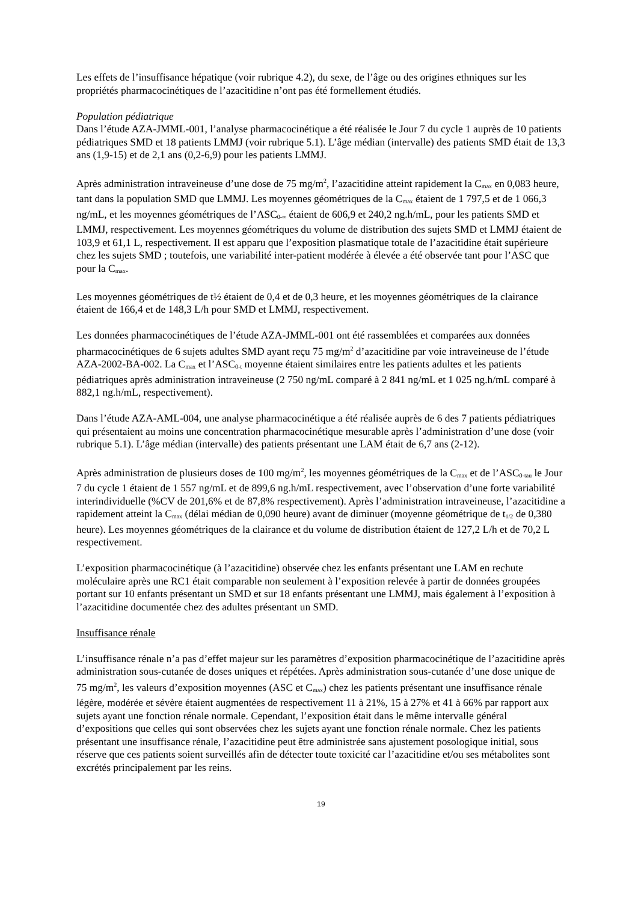Les effets de l’insuffisance hépatique (voir rubrique 4.2), du sexe, de l’âge ou des origines ethniques sur les propriétés pharmacocinétiques de l’azacitidine n’ont pas été formellement étudiés.
Population pédiatrique
Dans l’étude AZA-JMML-001, l’analyse pharmacocinétique a été réalisée le Jour 7 du cycle 1 auprès de 10 patients pédiatriques SMD et 18 patients LMMJ (voir rubrique 5.1). L’âge médian (intervalle) des patients SMD était de 13,3 ans (1,9-15) et de 2,1 ans (0,2-6,9) pour les patients LMMJ.
Après administration intraveineuse d’une dose de 75 mg/m<sup>2</sup>, l’azacitidine atteint rapidement la C<sub>max</sub> en 0,083 heure, tant dans la population SMD que LMMJ. Les moyennes géométriques de la C<sub>max</sub> étaient de 1 797,5 et de 1 066,3 ng/mL, et les moyennes géométriques de l’ASC<sub>0-∞</sub> étaient de 606,9 et 240,2 ng.h/mL, pour les patients SMD et LMMJ, respectivement. Les moyennes géométriques du volume de distribution des sujets SMD et LMMJ étaient de 103,9 et 61,1 L, respectivement. Il est apparu que l’exposition plasmatique totale de l’azacitidine était supérieure chez les sujets SMD ; toutefois, une variabilité inter-patient modérée à élevée a été observée tant pour l’ASC que pour la C<sub>max</sub>.
Les moyennes géométriques de t½ étaient de 0,4 et de 0,3 heure, et les moyennes géométriques de la clairance étaient de 166,4 et de 148,3 L/h pour SMD et LMMJ, respectivement.
Les données pharmacocinétiques de l’étude AZA-JMML-001 ont été rassemblées et comparées aux données pharmacocinétiques de 6 sujets adultes SMD ayant reçu 75 mg/m<sup>2</sup> d’azacitidine par voie intraveineuse de l’étude AZA-2002-BA-002. La C<sub>max</sub> et l’ASC<sub>0-t</sub> moyenne étaient similaires entre les patients adultes et les patients pédiatriques après administration intraveineuse (2 750 ng/mL comparé à 2 841 ng/mL et 1 025 ng.h/mL comparé à 882,1 ng.h/mL, respectivement).
Dans l’étude AZA-AML-004, une analyse pharmacocinétique a été réalisée auprès de 6 des 7 patients pédiatriques qui présentaient au moins une concentration pharmacocinétique mesurable après l’administration d’une dose (voir rubrique 5.1). L’âge médian (intervalle) des patients présentant une LAM était de 6,7 ans (2-12).
Après administration de plusieurs doses de 100 mg/m<sup>2</sup>, les moyennes géométriques de la C<sub>max</sub> et de l’ASC<sub>0-tau</sub> le Jour 7 du cycle 1 étaient de 1 557 ng/mL et de 899,6 ng.h/mL respectivement, avec l’observation d’une forte variabilité interindividuelle (%CV de 201,6% et de 87,8% respectivement). Après l’administration intraveineuse, l’azacitidine a rapidement atteint la C<sub>max</sub> (délai médian de 0,090 heure) avant de diminuer (moyenne géométrique de t<sub>1/2</sub> de 0,380 heure). Les moyennes géométriques de la clairance et du volume de distribution étaient de 127,2 L/h et de 70,2 L respectivement.
L’exposition pharmacocinétique (à l’azacitidine) observée chez les enfants présentant une LAM en rechute moléculaire après une RC1 était comparable non seulement à l’exposition relevée à partir de données groupées portant sur 10 enfants présentant un SMD et sur 18 enfants présentant une LMMJ, mais également à l’exposition à l’azacitidine documentée chez des adultes présentant un SMD.
Insuffisance rénale
L’insuffisance rénale n’a pas d’effet majeur sur les paramètres d’exposition pharmacocinétique de l’azacitidine après administration sous-cutanée de doses uniques et répétées. Après administration sous-cutanée d’une dose unique de 75 mg/m<sup>2</sup>, les valeurs d’exposition moyennes (ASC et C<sub>max</sub>) chez les patients présentant une insuffisance rénale légère, modérée et sévère étaient augmentées de respectivement 11 à 21%, 15 à 27% et 41 à 66% par rapport aux sujets ayant une fonction rénale normale. Cependant, l’exposition était dans le même intervalle général d’expositions que celles qui sont observées chez les sujets ayant une fonction rénale normale. Chez les patients présentant une insuffisance rénale, l’azacitidine peut être administrée sans ajustement posologique initial, sous réserve que ces patients soient surveillés afin de détecter toute toxicité car l’azacitidine et/ou ses métabolites sont excrétés principalement par les reins.
19